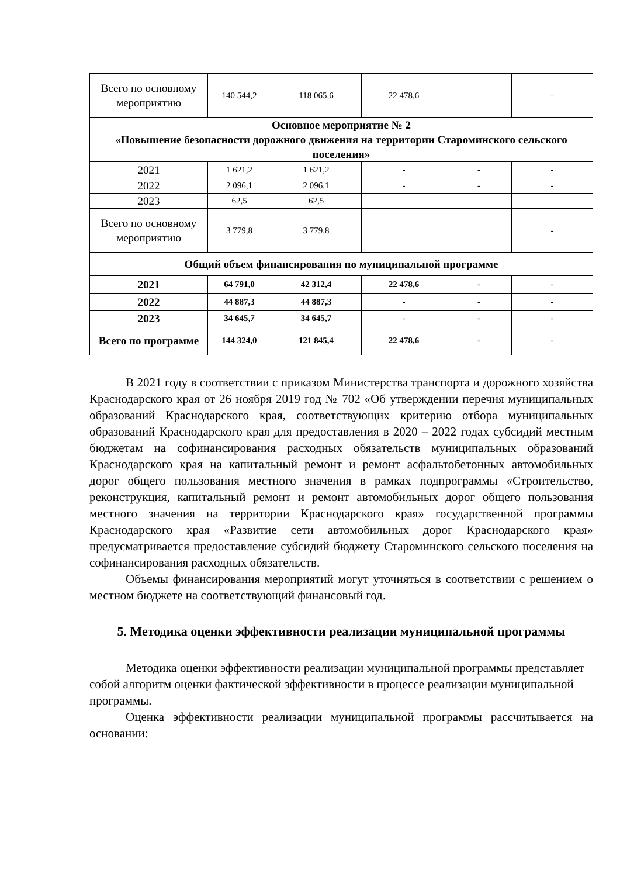| Всего по основному мероприятию | 140 544,2 | 118 065,6 | 22 478,6 | | - |
| Основное мероприятие № 2 «Повышение безопасности дорожного движения на территории Староминского сельского поселения» | | | | | |
| 2021 | 1 621,2 | 1 621,2 | - | - | - |
| 2022 | 2 096,1 | 2 096,1 | - | - | - |
| 2023 | 62,5 | 62,5 | | | |
| Всего по основному мероприятию | 3 779,8 | 3 779,8 | | | - |
| Общий объем финансирования по муниципальной программе | | | | | |
| 2021 | 64 791,0 | 42 312,4 | 22 478,6 | - | - |
| 2022 | 44 887,3 | 44 887,3 | - | - | - |
| 2023 | 34 645,7 | 34 645,7 | - | - | - |
| Всего по программе | 144 324,0 | 121 845,4 | 22 478,6 | - | - |
В 2021 году в соответствии с приказом Министерства транспорта и дорожного хозяйства Краснодарского края от 26 ноября 2019 год № 702 «Об утверждении перечня муниципальных образований Краснодарского края, соответствующих критерию отбора муниципальных образований Краснодарского края для предоставления в 2020 – 2022 годах субсидий местным бюджетам на софинансирования расходных обязательств муниципальных образований Краснодарского края на капитальный ремонт и ремонт асфальтобетонных автомобильных дорог общего пользования местного значения в рамках подпрограммы «Строительство, реконструкция, капитальный ремонт и ремонт автомобильных дорог общего пользования местного значения на территории Краснодарского края» государственной программы Краснодарского края «Развитие сети автомобильных дорог Краснодарского края» предусматривается предоставление субсидий бюджету Староминского сельского поселения на софинансирования расходных обязательств.
Объемы финансирования мероприятий могут уточняться в соответствии с решением о местном бюджете на соответствующий финансовый год.
5. Методика оценки эффективности реализации муниципальной программы
Методика оценки эффективности реализации муниципальной программы представляет собой алгоритм оценки фактической эффективности в процессе реализации муниципальной программы.
Оценка эффективности реализации муниципальной программы рассчитывается на основании: